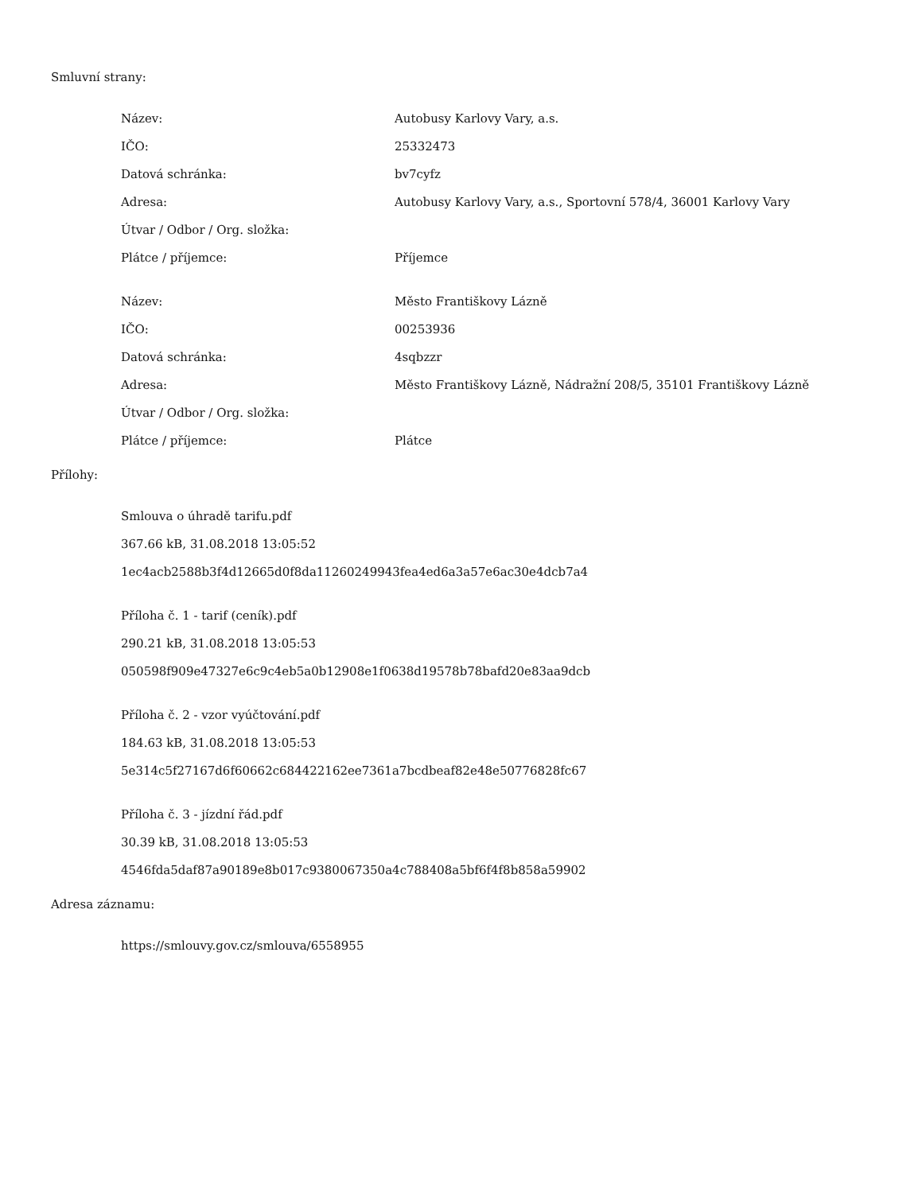Smluvní strany:
| Název: | Autobusy Karlovy Vary, a.s. |
| IČO: | 25332473 |
| Datová schránka: | bv7cyfz |
| Adresa: | Autobusy Karlovy Vary, a.s., Sportovní 578/4, 36001 Karlovy Vary |
| Útvar / Odbor / Org. složka: | |
| Plátce / příjemce: | Příjemce |
| Název: | Město Františkovy Lázně |
| IČO: | 00253936 |
| Datová schránka: | 4sqbzzr |
| Adresa: | Město Františkovy Lázně, Nádražní 208/5, 35101 Františkovy Lázně |
| Útvar / Odbor / Org. složka: | |
| Plátce / příjemce: | Plátce |
Přílohy:
Smlouva o úhradě tarifu.pdf
367.66 kB, 31.08.2018 13:05:52
1ec4acb2588b3f4d12665d0f8da11260249943fea4ed6a3a57e6ac30e4dcb7a4
Příloha č. 1 - tarif (ceník).pdf
290.21 kB, 31.08.2018 13:05:53
050598f909e47327e6c9c4eb5a0b12908e1f0638d19578b78bafd20e83aa9dcb
Příloha č. 2 - vzor vyúčtování.pdf
184.63 kB, 31.08.2018 13:05:53
5e314c5f27167d6f60662c684422162ee7361a7bcdbeaf82e48e50776828fc67
Příloha č. 3 - jízdní řád.pdf
30.39 kB, 31.08.2018 13:05:53
4546fda5daf87a90189e8b017c9380067350a4c788408a5bf6f4f8b858a59902
Adresa záznamu:
https://smlouvy.gov.cz/smlouva/6558955